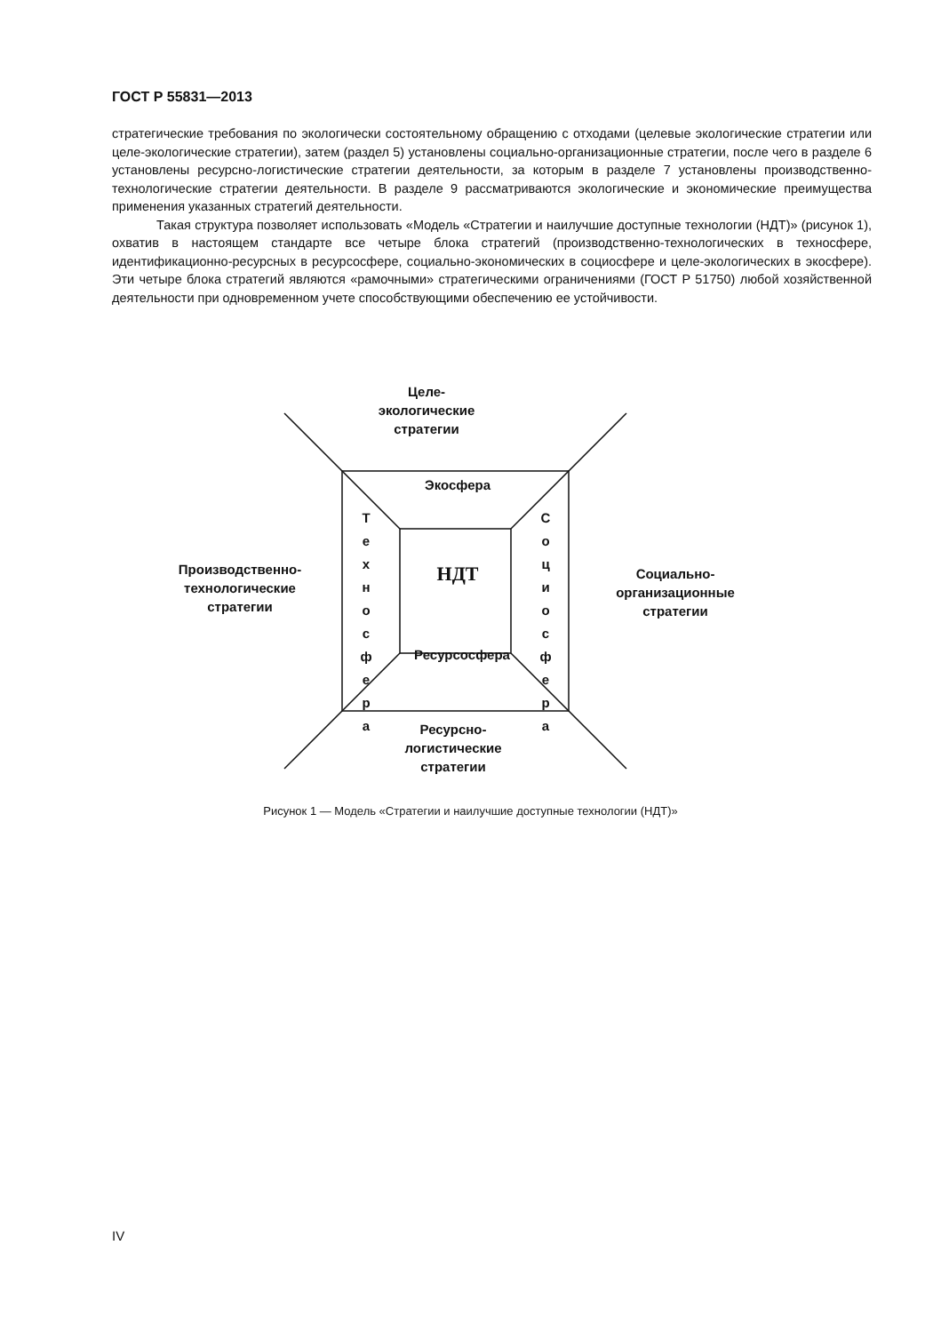ГОСТ Р 55831—2013
стратегические требования по экологически состоятельному обращению с отходами (целевые экологические стратегии или целе-экологические стратегии), затем (раздел 5) установлены социально-организационные стратегии, после чего в разделе 6 установлены ресурсно-логистические стратегии деятельности, за которым в разделе 7 установлены производственно-технологические стратегии деятельности. В разделе 9 рассматриваются экологические и экономические преимущества применения указанных стратегий деятельности.
Такая структура позволяет использовать «Модель «Стратегии и наилучшие доступные технологии (НДТ)» (рисунок 1), охватив в настоящем стандарте все четыре блока стратегий (производственно-технологических в техносфере, идентификационно-ресурсных в ресурсосфере, социально-экономических в социосфере и целе-экологических в экосфере). Эти четыре блока стратегий являются «рамочными» стратегическими ограничениями (ГОСТ Р 51750) любой хозяйственной деятельности при одновременном учете способствующими обеспечению ее устойчивости.
Целе-
экологические
стратегии
Экосфера
НДТ
Т е х н о с ф е р а
С о ц и о с ф е р а
Ресурсосфера
Производственно-
технологические
стратегии
Социально-
организационные
стратегии
Ресурсно-
логистические
стратегии
Рисунок 1 — Модель «Стратегии и наилучшие доступные технологии (НДТ)»
IV